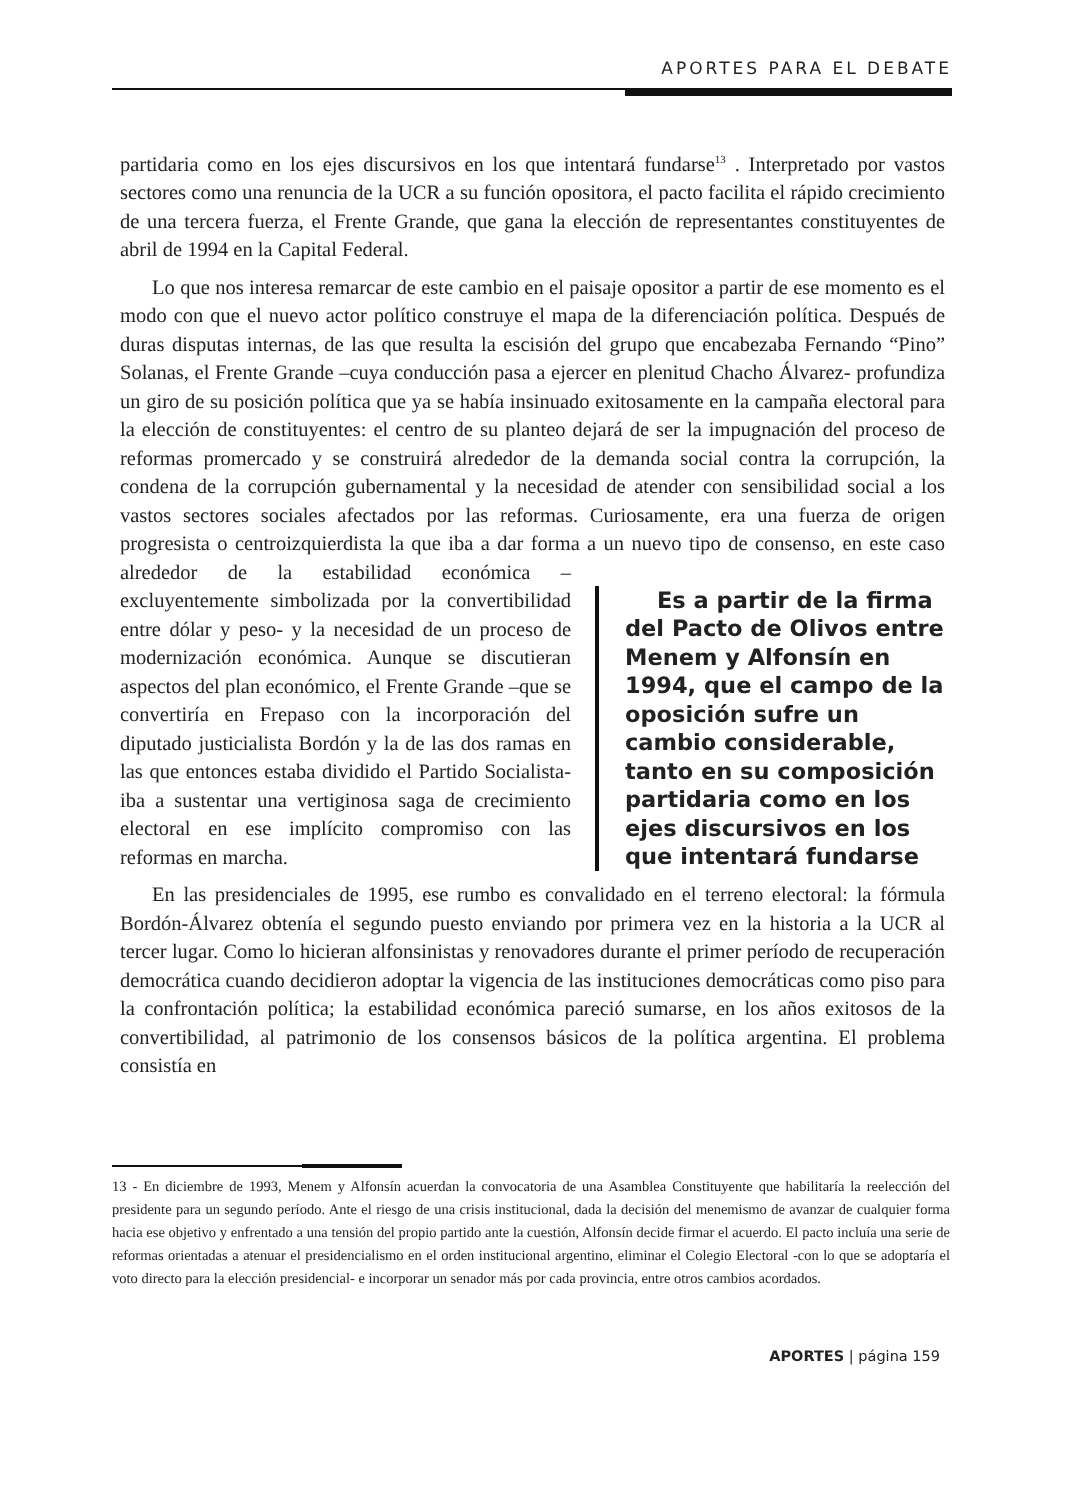APORTES PARA EL DEBATE
partidaria como en los ejes discursivos en los que intentará fundarse<sup>13</sup> . Interpretado por vastos sectores como una renuncia de la UCR a su función opositora, el pacto facilita el rápido crecimiento de una tercera fuerza, el Frente Grande, que gana la elección de representantes constituyentes de abril de 1994 en la Capital Federal.
Lo que nos interesa remarcar de este cambio en el paisaje opositor a partir de ese momento es el modo con que el nuevo actor político construye el mapa de la diferenciación política. Después de duras disputas internas, de las que resulta la escisión del grupo que encabezaba Fernando “Pino” Solanas, el Frente Grande –cuya conducción pasa a ejercer en plenitud Chacho Álvarez- profundiza un giro de su posición política que ya se había insinuado exitosamente en la campaña electoral para la elección de constituyentes: el centro de su planteo dejará de ser la impugnación del proceso de reformas promercado y se construirá alrededor de la demanda social contra la corrupción, la condena de la corrupción gubernamental y la necesidad de atender con sensibilidad social a los vastos sectores sociales afectados por las reformas. Curiosamente, era una fuerza de origen progresista o centroizquierdista la que iba a dar forma a un Es a partir de la firma del Pacto de Olivos entre Menem y Alfonsín en 1994, que el campo de la oposición sufre un cambio considerable, tanto en su composición partidaria como en los ejes discursivos en los que intentará fundarse nuevo tipo de consenso, en este caso alrededor de la estabilidad económica –excluyentemente simbolizada por la convertibilidad entre dólar y peso- y la necesidad de un proceso de modernización económica. Aunque se discutieran aspectos del plan económico, el Frente Grande –que se convertiría en Frepaso con la incorporación del diputado justicialista Bordón y la de las dos ramas en las que entonces estaba dividido el Partido Socialista- iba a sustentar una vertiginosa saga de crecimiento electoral en ese implícito compromiso con las reformas en marcha.
En las presidenciales de 1995, ese rumbo es convalidado en el terreno electoral: la fórmula Bordón-Álvarez obtenía el segundo puesto enviando por primera vez en la historia a la UCR al tercer lugar. Como lo hicieran alfonsinistas y renovadores durante el primer período de recuperación democrática cuando decidieron adoptar la vigencia de las instituciones democráticas como piso para la confrontación política; la estabilidad económica pareció sumarse, en los años exitosos de la convertibilidad, al patrimonio de los consensos básicos de la política argentina. El problema consistía en
13 - En diciembre de 1993, Menem y Alfonsín acuerdan la convocatoria de una Asamblea Constituyente que habilitaría la reelección del presidente para un segundo período. Ante el riesgo de una crisis institucional, dada la decisión del menemismo de avanzar de cualquier forma hacia ese objetivo y enfrentado a una tensión del propio partido ante la cuestión, Alfonsín decide firmar el acuerdo. El pacto incluía una serie de reformas orientadas a atenuar el presidencialismo en el orden institucional argentino, eliminar el Colegio Electoral -con lo que se adoptaría el voto directo para la elección presidencial- e incorporar un senador más por cada provincia, entre otros cambios acordados.
APORTES | página 159